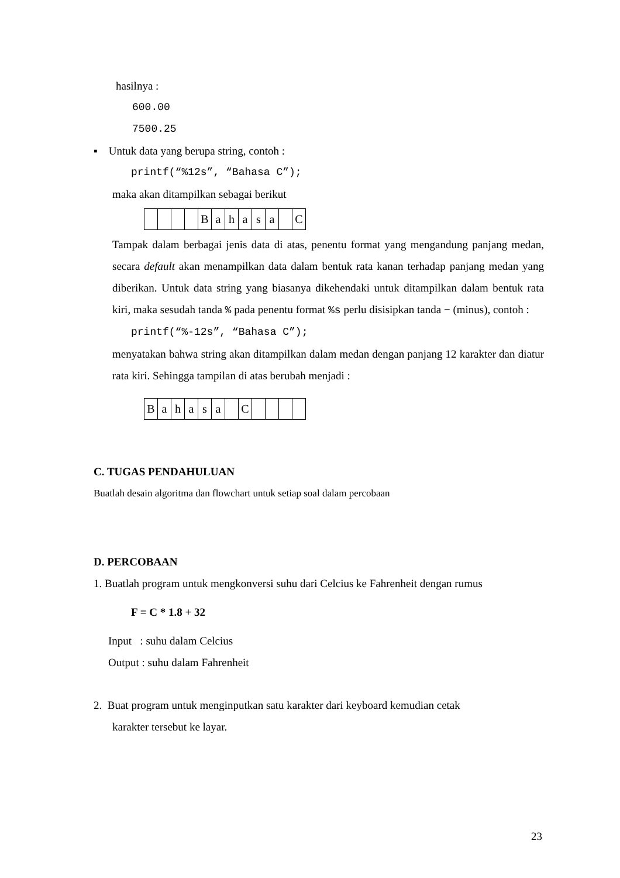hasilnya :
600.00
7500.25
▪ Untuk data yang berupa string, contoh :
printf(“%12s”, “Bahasa C”);
maka akan ditampilkan sebagai berikut
| | | | | B | a | h | a | s | a | | C |
Tampak dalam berbagai jenis data di atas, penentu format yang mengandung panjang medan, secara default akan menampilkan data dalam bentuk rata kanan terhadap panjang medan yang diberikan. Untuk data string yang biasanya dikehendaki untuk ditampilkan dalam bentuk rata kiri, maka sesudah tanda % pada penentu format %s perlu disisipkan tanda − (minus), contoh :
printf(“%-12s”, “Bahasa C”);
menyatakan bahwa string akan ditampilkan dalam medan dengan panjang 12 karakter dan diatur rata kiri. Sehingga tampilan di atas berubah menjadi :
| B | a | h | a | s | a | | C | | | | |
C. TUGAS PENDAHULUAN
Buatlah desain algoritma dan flowchart untuk setiap soal dalam percobaan
D. PERCOBAAN
1. Buatlah program untuk mengkonversi suhu dari Celcius ke Fahrenheit dengan rumus
F = C * 1.8 + 32
Input : suhu dalam Celcius
Output : suhu dalam Fahrenheit
2. Buat program untuk menginputkan satu karakter dari keyboard kemudian cetak
karakter tersebut ke layar.
23